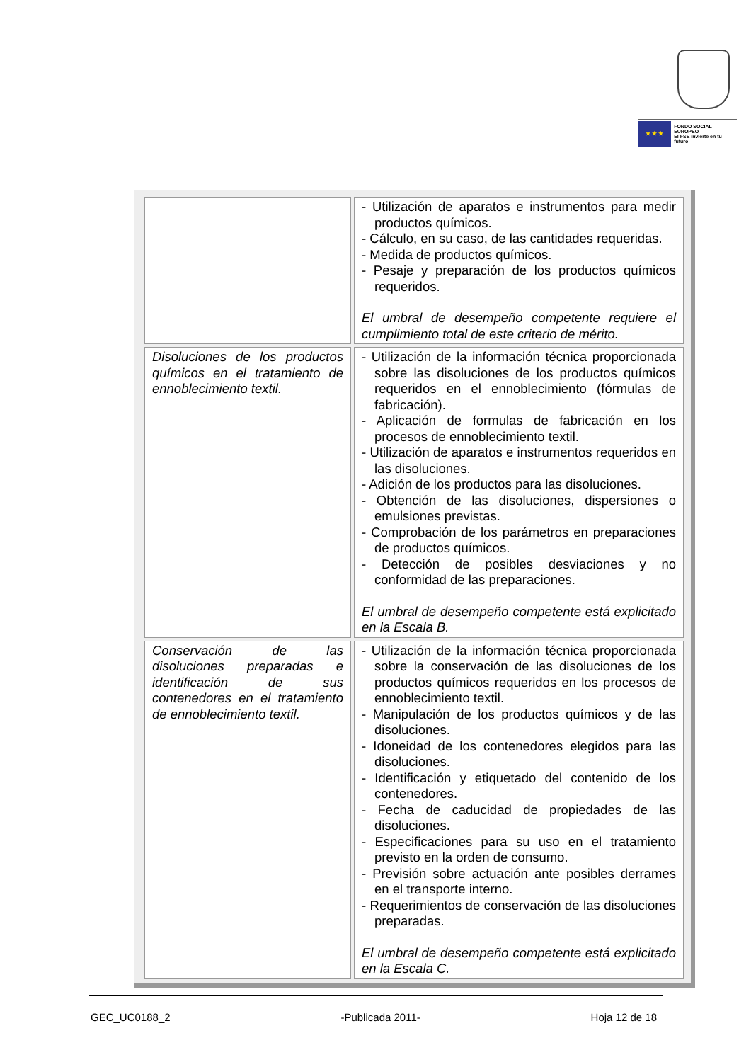★ ★ ★
FONDO SOCIAL EUROPEO
El FSE invierte en tu futuro
| | - Utilización de aparatos e instrumentos para medir productos químicos. - Cálculo, en su caso, de las cantidades requeridas. - Medida de productos químicos. - Pesaje y preparación de los productos químicos requeridos. El umbral de desempeño competente requiere el cumplimiento total de este criterio de mérito. |
| Disoluciones de los productos químicos en el tratamiento de ennoblecimiento textil. | - Utilización de la información técnica proporcionada sobre las disoluciones de los productos químicos requeridos en el ennoblecimiento (fórmulas de fabricación). - Aplicación de formulas de fabricación en los procesos de ennoblecimiento textil. - Utilización de aparatos e instrumentos requeridos en las disoluciones. - Adición de los productos para las disoluciones. - Obtención de las disoluciones, dispersiones o emulsiones previstas. - Comprobación de los parámetros en preparaciones de productos químicos. - Detección de posibles desviaciones y no conformidad de las preparaciones. El umbral de desempeño competente está explicitado en la Escala B. |
| Conservación de las disoluciones preparadas e identificación de sus contenedores en el tratamiento de ennoblecimiento textil. | - Utilización de la información técnica proporcionada sobre la conservación de las disoluciones de los productos químicos requeridos en los procesos de ennoblecimiento textil. - Manipulación de los productos químicos y de las disoluciones. - Idoneidad de los contenedores elegidos para las disoluciones. - Identificación y etiquetado del contenido de los contenedores. - Fecha de caducidad de propiedades de las disoluciones. - Especificaciones para su uso en el tratamiento previsto en la orden de consumo. - Previsión sobre actuación ante posibles derrames en el transporte interno. - Requerimientos de conservación de las disoluciones preparadas. El umbral de desempeño competente está explicitado en la Escala C. |
GEC_UC0188_2 -Publicada 2011- Hoja 12 de 18